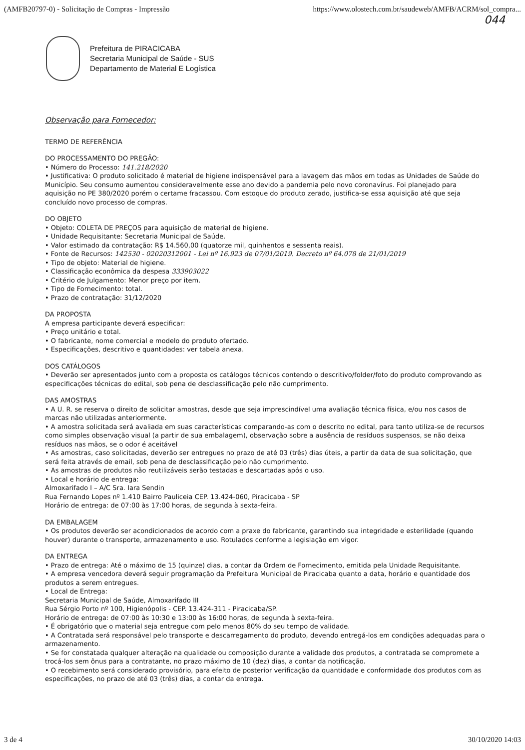(AMFB20797-0) - Solicitação de Compras - Impressão https://www.olostech.com.br/saudeweb/AMFB/ACRM/sol_compra...
044
Prefeitura de PIRACICABA
Secretaria Municipal de Saúde - SUS
Departamento de Material E Logística
Observação para Fornecedor:
TERMO DE REFERÊNCIA
DO PROCESSAMENTO DO PREGÃO:
• Número do Processo: 141.218/2020
• Justificativa: O produto solicitado é material de higiene indispensável para a lavagem das mãos em todas as Unidades de Saúde do Município. Seu consumo aumentou consideravelmente esse ano devido a pandemia pelo novo coronavírus. Foi planejado para aquisição no PE 380/2020 porém o certame fracassou. Com estoque do produto zerado, justifica-se essa aquisição até que seja concluído novo processo de compras.
DO OBJETO
• Objeto: COLETA DE PREÇOS para aquisição de material de higiene.
• Unidade Requisitante: Secretaria Municipal de Saúde.
• Valor estimado da contratação: R$ 14.560,00 (quatorze mil, quinhentos e sessenta reais).
• Fonte de Recursos: 142530 - 02020312001 - Lei nº 16.923 de 07/01/2019. Decreto nº 64.078 de 21/01/2019
• Tipo de objeto: Material de higiene.
• Classificação econômica da despesa 333903022
• Critério de Julgamento: Menor preço por item.
• Tipo de Fornecimento: total.
• Prazo de contratação: 31/12/2020
DA PROPOSTA
A empresa participante deverá especificar:
• Preço unitário e total.
• O fabricante, nome comercial e modelo do produto ofertado.
• Especificações, descritivo e quantidades: ver tabela anexa.
DOS CATÁLOGOS
• Deverão ser apresentados junto com a proposta os catálogos técnicos contendo o descritivo/folder/foto do produto comprovando as especificações técnicas do edital, sob pena de desclassificação pelo não cumprimento.
DAS AMOSTRAS
• A U. R. se reserva o direito de solicitar amostras, desde que seja imprescindível uma avaliação técnica física, e/ou nos casos de marcas não utilizadas anteriormente.
• A amostra solicitada será avaliada em suas características comparando-as com o descrito no edital, para tanto utiliza-se de recursos como simples observação visual (a partir de sua embalagem), observação sobre a ausência de resíduos suspensos, se não deixa resíduos nas mãos, se o odor é aceitável
• As amostras, caso solicitadas, deverão ser entregues no prazo de até 03 (três) dias úteis, a partir da data de sua solicitação, que será feita através de email, sob pena de desclassificação pelo não cumprimento.
• As amostras de produtos não reutilizáveis serão testadas e descartadas após o uso.
• Local e horário de entrega:
Almoxarifado I – A/C Sra. Iara Sendin
Rua Fernando Lopes nº 1.410 Bairro Pauliceia CEP. 13.424-060, Piracicaba - SP
Horário de entrega: de 07:00 às 17:00 horas, de segunda à sexta-feira.
DA EMBALAGEM
• Os produtos deverão ser acondicionados de acordo com a praxe do fabricante, garantindo sua integridade e esterilidade (quando houver) durante o transporte, armazenamento e uso. Rotulados conforme a legislação em vigor.
DA ENTREGA
• Prazo de entrega: Até o máximo de 15 (quinze) dias, a contar da Ordem de Fornecimento, emitida pela Unidade Requisitante.
• A empresa vencedora deverá seguir programação da Prefeitura Municipal de Piracicaba quanto a data, horário e quantidade dos produtos a serem entregues.
• Local de Entrega:
Secretaria Municipal de Saúde, Almoxarifado III
Rua Sérgio Porto nº 100, Higienópolis - CEP. 13.424-311 - Piracicaba/SP.
Horário de entrega: de 07:00 às 10:30 e 13:00 às 16:00 horas, de segunda à sexta-feira.
• É obrigatório que o material seja entregue com pelo menos 80% do seu tempo de validade.
• A Contratada será responsável pelo transporte e descarregamento do produto, devendo entregá-los em condições adequadas para o armazenamento.
• Se for constatada qualquer alteração na qualidade ou composição durante a validade dos produtos, a contratada se compromete a trocá-los sem ônus para a contratante, no prazo máximo de 10 (dez) dias, a contar da notificação.
• O recebimento será considerado provisório, para efeito de posterior verificação da quantidade e conformidade dos produtos com as especificações, no prazo de até 03 (três) dias, a contar da entrega.
3 de 4 30/10/2020 14:03